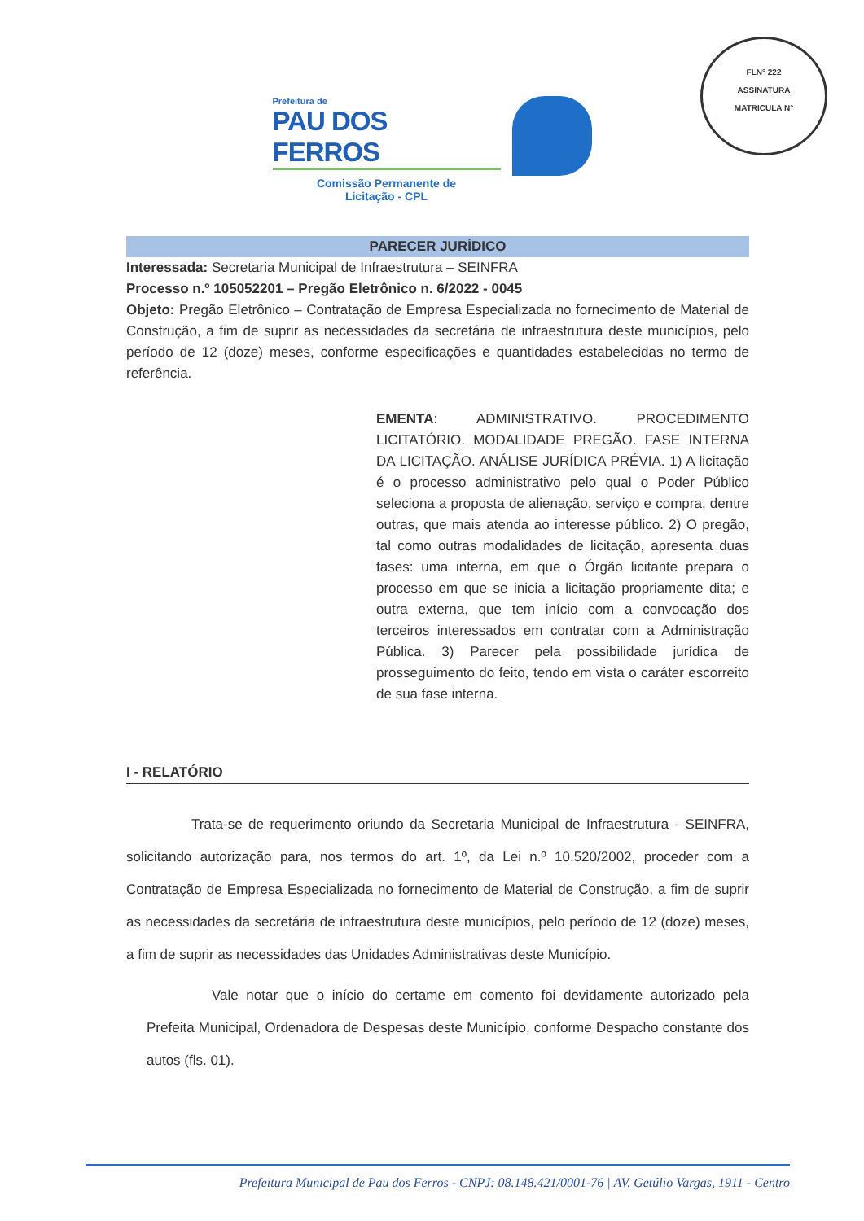FLN° 222
ASSINATURA
MATRICULA N°
Prefeitura de
PAU DOS FERROS
Comissão Permanente de
Licitação - CPL
PARECER JURÍDICO
Interessada: Secretaria Municipal de Infraestrutura – SEINFRA
Processo n.º 105052201 – Pregão Eletrônico n. 6/2022 - 0045
Objeto: Pregão Eletrônico – Contratação de Empresa Especializada no fornecimento de Material de Construção, a fim de suprir as necessidades da secretária de infraestrutura deste municípios, pelo período de 12 (doze) meses, conforme especificações e quantidades estabelecidas no termo de referência.
EMENTA: ADMINISTRATIVO. PROCEDIMENTO LICITATÓRIO. MODALIDADE PREGÃO. FASE INTERNA DA LICITAÇÃO. ANÁLISE JURÍDICA PRÉVIA. 1) A licitação é o processo administrativo pelo qual o Poder Público seleciona a proposta de alienação, serviço e compra, dentre outras, que mais atenda ao interesse público. 2) O pregão, tal como outras modalidades de licitação, apresenta duas fases: uma interna, em que o Órgão licitante prepara o processo em que se inicia a licitação propriamente dita; e outra externa, que tem início com a convocação dos terceiros interessados em contratar com a Administração Pública. 3) Parecer pela possibilidade jurídica de prosseguimento do feito, tendo em vista o caráter escorreito de sua fase interna.
I - RELATÓRIO
Trata-se de requerimento oriundo da Secretaria Municipal de Infraestrutura - SEINFRA, solicitando autorização para, nos termos do art. 1º, da Lei n.º 10.520/2002, proceder com a Contratação de Empresa Especializada no fornecimento de Material de Construção, a fim de suprir as necessidades da secretária de infraestrutura deste municípios, pelo período de 12 (doze) meses, a fim de suprir as necessidades das Unidades Administrativas deste Município.
Vale notar que o início do certame em comento foi devidamente autorizado pela Prefeita Municipal, Ordenadora de Despesas deste Município, conforme Despacho constante dos autos (fls. 01).
Prefeitura Municipal de Pau dos Ferros - CNPJ: 08.148.421/0001-76 | AV. Getúlio Vargas, 1911 - Centro